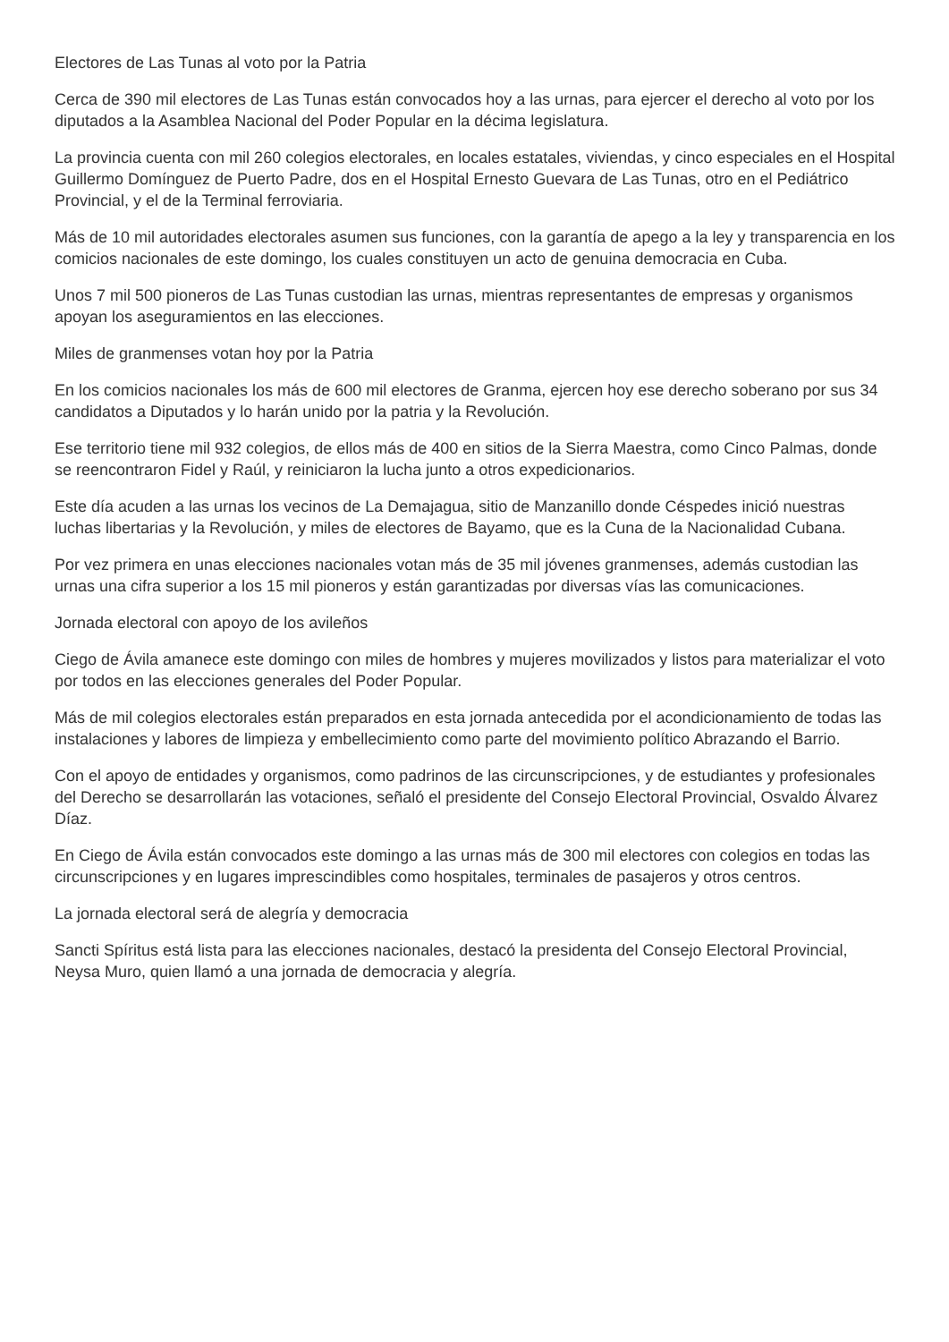Electores de Las Tunas al voto por la Patria
Cerca de 390 mil electores de Las Tunas están convocados hoy a las urnas, para ejercer el derecho al voto por los diputados a la Asamblea Nacional del Poder Popular en la décima legislatura.
La provincia cuenta con mil 260 colegios electorales, en locales estatales, viviendas, y cinco especiales en el Hospital Guillermo Domínguez de Puerto Padre, dos en el Hospital Ernesto Guevara de Las Tunas, otro en el Pediátrico Provincial, y el de la Terminal ferroviaria.
Más de 10 mil autoridades electorales asumen sus funciones, con la garantía de apego a la ley y transparencia en los comicios nacionales de este domingo, los cuales constituyen un acto de genuina democracia en Cuba.
Unos 7 mil 500 pioneros de Las Tunas custodian las urnas, mientras representantes de empresas y organismos apoyan los aseguramientos en las elecciones.
Miles de granmenses votan hoy por la Patria
En los comicios nacionales los más de 600 mil electores de Granma, ejercen hoy ese derecho soberano por sus 34 candidatos a Diputados y lo harán unido por la patria y la Revolución.
Ese territorio tiene mil 932 colegios, de ellos más de 400 en sitios de la Sierra Maestra, como Cinco Palmas, donde se reencontraron Fidel y Raúl, y reiniciaron la lucha junto a otros expedicionarios.
Este día acuden a las urnas los vecinos de La Demajagua, sitio de Manzanillo donde Céspedes inició nuestras luchas libertarias y la Revolución, y miles de electores de Bayamo, que es la Cuna de la Nacionalidad Cubana.
Por vez primera en unas elecciones nacionales votan más de 35 mil jóvenes granmenses, además custodian las urnas una cifra superior a los 15 mil pioneros y están garantizadas por diversas vías las comunicaciones.
Jornada electoral con apoyo de los avileños
Ciego de Ávila amanece este domingo con miles de hombres y mujeres movilizados y listos para materializar el voto por todos en las elecciones generales del Poder Popular.
Más de mil colegios electorales están preparados en esta jornada antecedida por el acondicionamiento de todas las instalaciones y labores de limpieza y embellecimiento como parte del movimiento político Abrazando el Barrio.
Con el apoyo de entidades y organismos, como padrinos de las circunscripciones, y de estudiantes y profesionales del Derecho se desarrollarán las votaciones, señaló el presidente del Consejo Electoral Provincial, Osvaldo Álvarez Díaz.
En Ciego de Ávila están convocados este domingo a las urnas más de 300 mil electores con colegios en todas las circunscripciones y en lugares imprescindibles como hospitales, terminales de pasajeros y otros centros.
La jornada electoral será de alegría y democracia
Sancti Spíritus está lista para las elecciones nacionales, destacó la presidenta del Consejo Electoral Provincial, Neysa Muro, quien llamó a una jornada de democracia y alegría.